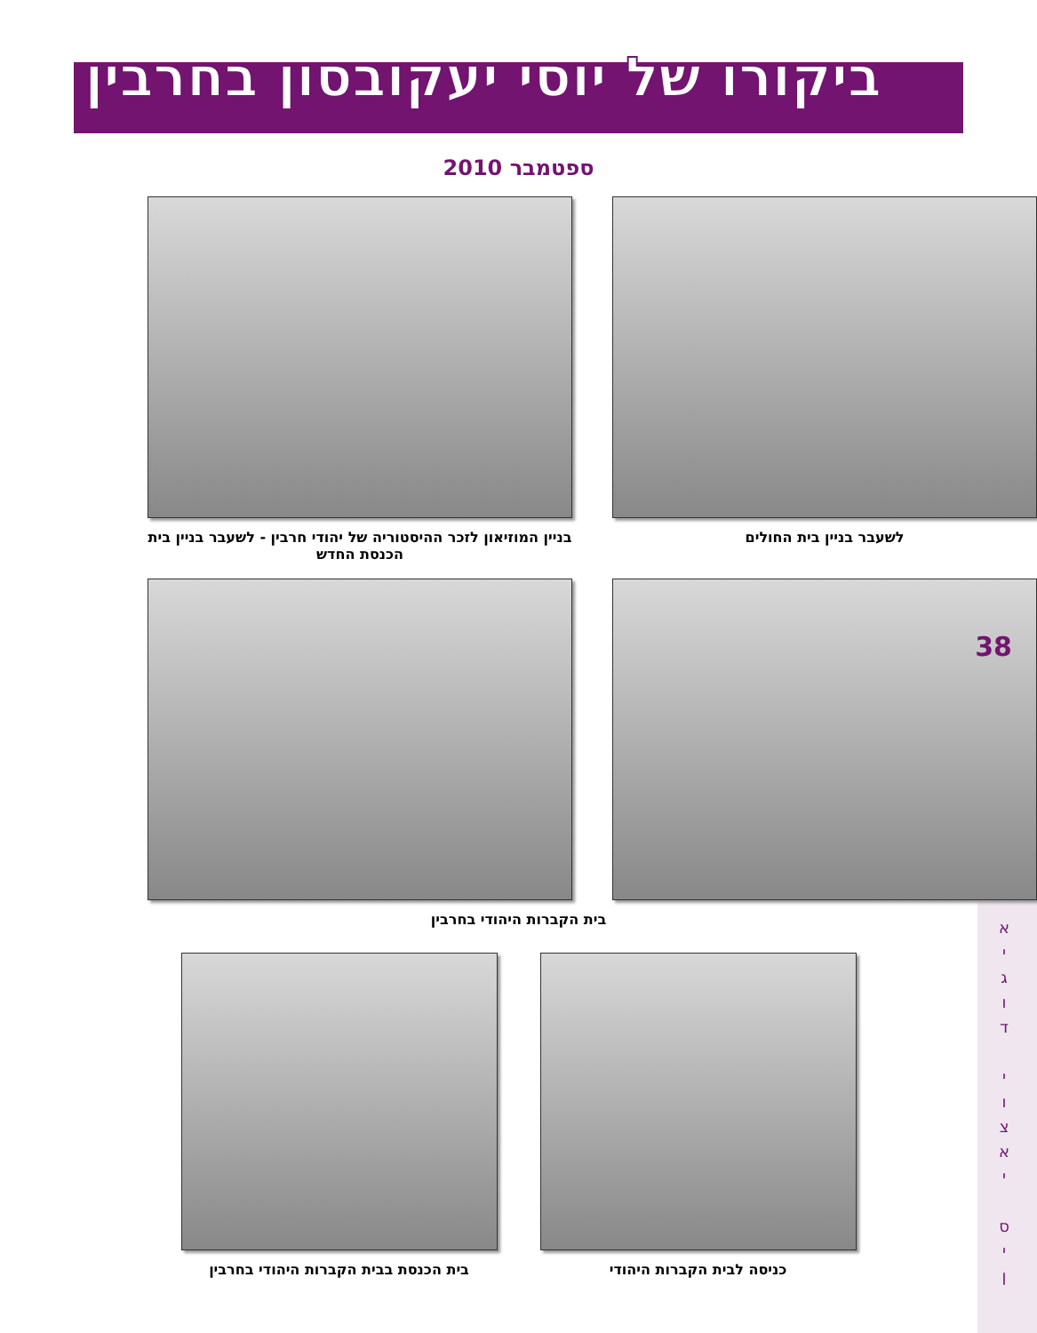ביקורו של יוסי יעקובסון בחרבין
ספטמבר 2010
לשעבר בניין בית החולים בניין המוזיאון לזכר ההיסטוריה של יהודי חרבין - לשעבר בניין בית הכנסת החדש
בית הקברות היהודי בחרבין
כניסה לבית הקברות היהודי בית הכנסת בבית הקברות היהודי בחרבין
38
א י ג ו ד י ו צ א י ס י ן